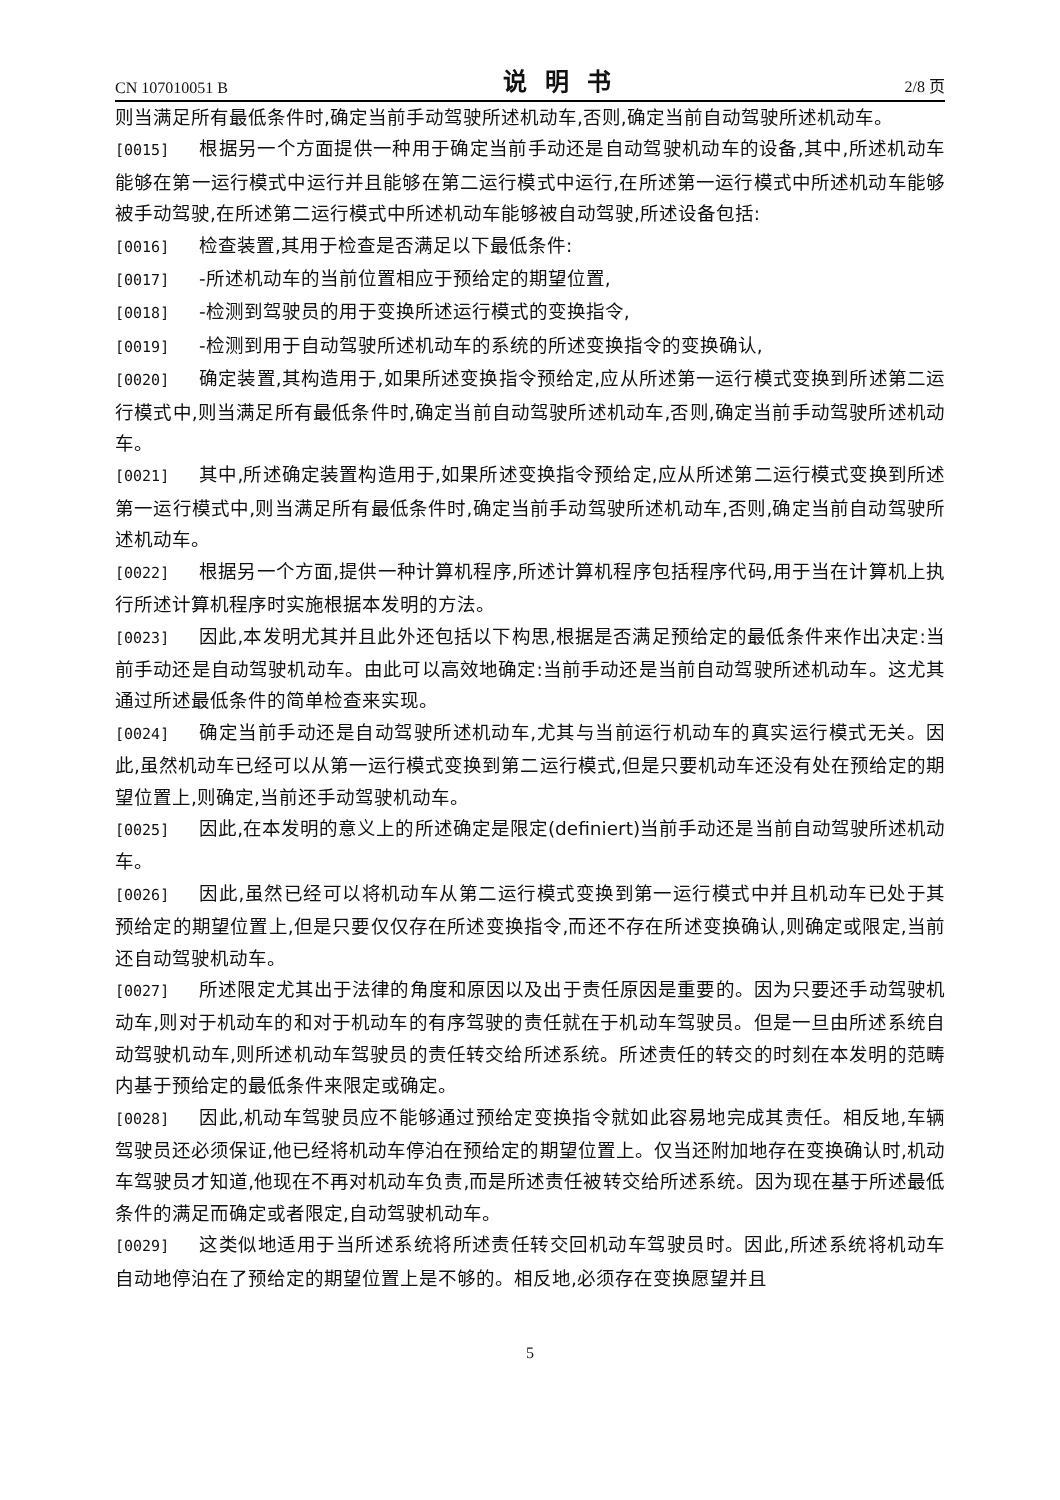CN 107010051 B 说明书 2/8 页
则当满足所有最低条件时,确定当前手动驾驶所述机动车,否则,确定当前自动驾驶所述机动车。
[0015] 根据另一个方面提供一种用于确定当前手动还是自动驾驶机动车的设备,其中,所述机动车能够在第一运行模式中运行并且能够在第二运行模式中运行,在所述第一运行模式中所述机动车能够被手动驾驶,在所述第二运行模式中所述机动车能够被自动驾驶,所述设备包括:
[0016] 检查装置,其用于检查是否满足以下最低条件:
[0017] -所述机动车的当前位置相应于预给定的期望位置,
[0018] -检测到驾驶员的用于变换所述运行模式的变换指令,
[0019] -检测到用于自动驾驶所述机动车的系统的所述变换指令的变换确认,
[0020] 确定装置,其构造用于,如果所述变换指令预给定,应从所述第一运行模式变换到所述第二运行模式中,则当满足所有最低条件时,确定当前自动驾驶所述机动车,否则,确定当前手动驾驶所述机动车。
[0021] 其中,所述确定装置构造用于,如果所述变换指令预给定,应从所述第二运行模式变换到所述第一运行模式中,则当满足所有最低条件时,确定当前手动驾驶所述机动车,否则,确定当前自动驾驶所述机动车。
[0022] 根据另一个方面,提供一种计算机程序,所述计算机程序包括程序代码,用于当在计算机上执行所述计算机程序时实施根据本发明的方法。
[0023] 因此,本发明尤其并且此外还包括以下构思,根据是否满足预给定的最低条件来作出决定:当前手动还是自动驾驶机动车。由此可以高效地确定:当前手动还是当前自动驾驶所述机动车。这尤其通过所述最低条件的简单检查来实现。
[0024] 确定当前手动还是自动驾驶所述机动车,尤其与当前运行机动车的真实运行模式无关。因此,虽然机动车已经可以从第一运行模式变换到第二运行模式,但是只要机动车还没有处在预给定的期望位置上,则确定,当前还手动驾驶机动车。
[0025] 因此,在本发明的意义上的所述确定是限定(definiert)当前手动还是当前自动驾驶所述机动车。
[0026] 因此,虽然已经可以将机动车从第二运行模式变换到第一运行模式中并且机动车已处于其预给定的期望位置上,但是只要仅仅存在所述变换指令,而还不存在所述变换确认,则确定或限定,当前还自动驾驶机动车。
[0027] 所述限定尤其出于法律的角度和原因以及出于责任原因是重要的。因为只要还手动驾驶机动车,则对于机动车的和对于机动车的有序驾驶的责任就在于机动车驾驶员。但是一旦由所述系统自动驾驶机动车,则所述机动车驾驶员的责任转交给所述系统。所述责任的转交的时刻在本发明的范畴内基于预给定的最低条件来限定或确定。
[0028] 因此,机动车驾驶员应不能够通过预给定变换指令就如此容易地完成其责任。相反地,车辆驾驶员还必须保证,他已经将机动车停泊在预给定的期望位置上。仅当还附加地存在变换确认时,机动车驾驶员才知道,他现在不再对机动车负责,而是所述责任被转交给所述系统。因为现在基于所述最低条件的满足而确定或者限定,自动驾驶机动车。
[0029] 这类似地适用于当所述系统将所述责任转交回机动车驾驶员时。因此,所述系统将机动车自动地停泊在了预给定的期望位置上是不够的。相反地,必须存在变换愿望并且
5